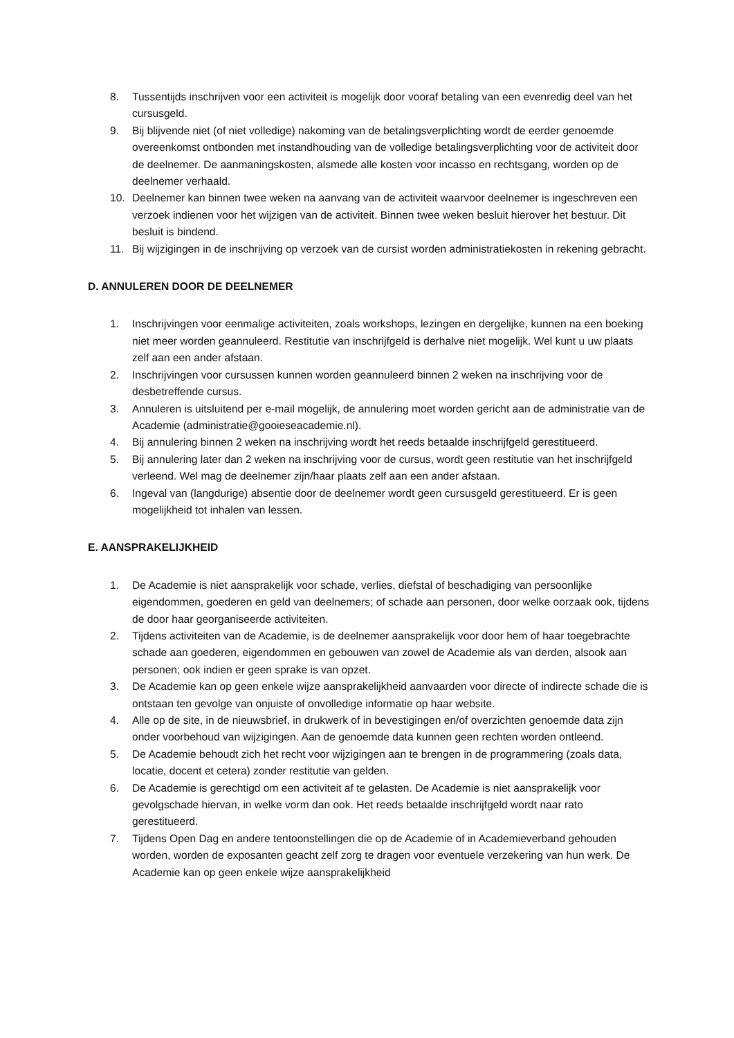8. Tussentijds inschrijven voor een activiteit is mogelijk door vooraf betaling van een evenredig deel van het cursusgeld.
9. Bij blijvende niet (of niet volledige) nakoming van de betalingsverplichting wordt de eerder genoemde overeenkomst ontbonden met instandhouding van de volledige betalingsverplichting voor de activiteit door de deelnemer. De aanmaningskosten, alsmede alle kosten voor incasso en rechtsgang, worden op de deelnemer verhaald.
10. Deelnemer kan binnen twee weken na aanvang van de activiteit waarvoor deelnemer is ingeschreven een verzoek indienen voor het wijzigen van de activiteit. Binnen twee weken besluit hierover het bestuur. Dit besluit is bindend.
11. Bij wijzigingen in de inschrijving op verzoek van de cursist worden administratiekosten in rekening gebracht.
D. ANNULEREN DOOR DE DEELNEMER
1. Inschrijvingen voor eenmalige activiteiten, zoals workshops, lezingen en dergelijke, kunnen na een boeking niet meer worden geannuleerd. Restitutie van inschrijfgeld is derhalve niet mogelijk. Wel kunt u uw plaats zelf aan een ander afstaan.
2. Inschrijvingen voor cursussen kunnen worden geannuleerd binnen 2 weken na inschrijving voor de desbetreffende cursus.
3. Annuleren is uitsluitend per e-mail mogelijk, de annulering moet worden gericht aan de administratie van de Academie (administratie@gooieseacademie.nl).
4. Bij annulering binnen 2 weken na inschrijving wordt het reeds betaalde inschrijfgeld gerestitueerd.
5. Bij annulering later dan 2 weken na inschrijving voor de cursus, wordt geen restitutie van het inschrijfgeld verleend. Wel mag de deelnemer zijn/haar plaats zelf aan een ander afstaan.
6. Ingeval van (langdurige) absentie door de deelnemer wordt geen cursusgeld gerestitueerd. Er is geen mogelijkheid tot inhalen van lessen.
E. AANSPRAKELIJKHEID
1. De Academie is niet aansprakelijk voor schade, verlies, diefstal of beschadiging van persoonlijke eigendommen, goederen en geld van deelnemers; of schade aan personen, door welke oorzaak ook, tijdens de door haar georganiseerde activiteiten.
2. Tijdens activiteiten van de Academie, is de deelnemer aansprakelijk voor door hem of haar toegebrachte schade aan goederen, eigendommen en gebouwen van zowel de Academie als van derden, alsook aan personen; ook indien er geen sprake is van opzet.
3. De Academie kan op geen enkele wijze aansprakelijkheid aanvaarden voor directe of indirecte schade die is ontstaan ten gevolge van onjuiste of onvolledige informatie op haar website.
4. Alle op de site, in de nieuwsbrief, in drukwerk of in bevestigingen en/of overzichten genoemde data zijn onder voorbehoud van wijzigingen. Aan de genoemde data kunnen geen rechten worden ontleend.
5. De Academie behoudt zich het recht voor wijzigingen aan te brengen in de programmering (zoals data, locatie, docent et cetera) zonder restitutie van gelden.
6. De Academie is gerechtigd om een activiteit af te gelasten. De Academie is niet aansprakelijk voor gevolgschade hiervan, in welke vorm dan ook. Het reeds betaalde inschrijfgeld wordt naar rato gerestitueerd.
7. Tijdens Open Dag en andere tentoonstellingen die op de Academie of in Academieverband gehouden worden, worden de exposanten geacht zelf zorg te dragen voor eventuele verzekering van hun werk. De Academie kan op geen enkele wijze aansprakelijkheid